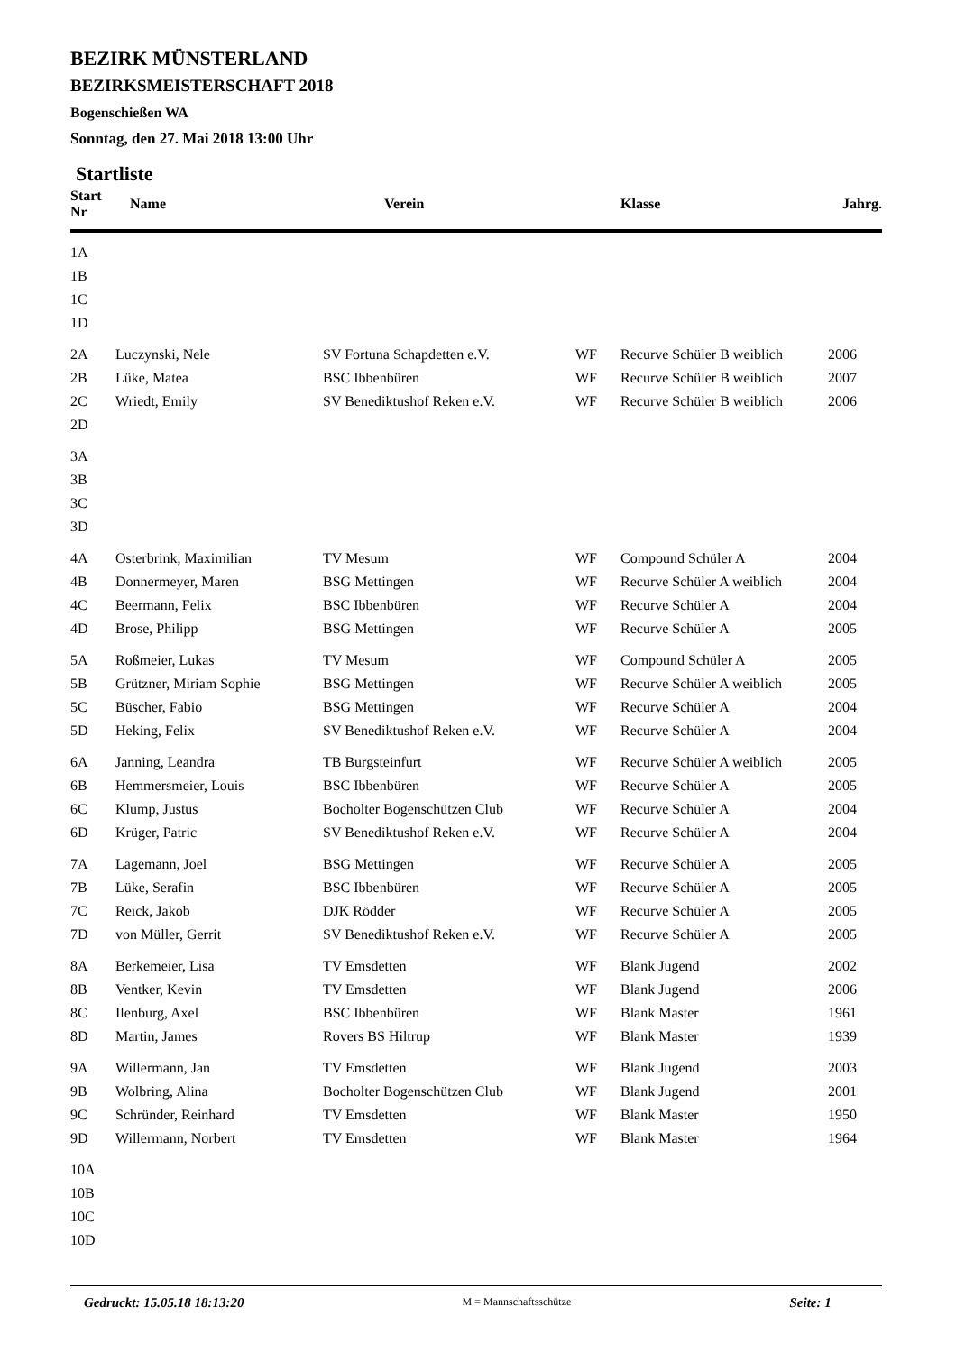BEZIRK MÜNSTERLAND
BEZIRKSMEISTERSCHAFT 2018
Bogenschießen WA
Sonntag, den 27. Mai 2018 13:00 Uhr
Startliste
| Start Nr | Name | Verein | | Klasse | Jahrg. |
| --- | --- | --- | --- | --- | --- |
| 1A | | | | | |
| 1B | | | | | |
| 1C | | | | | |
| 1D | | | | | |
| 2A | Luczynski, Nele | SV Fortuna Schapdetten e.V. | WF | Recurve Schüler B weiblich | 2006 |
| 2B | Lüke, Matea | BSC Ibbenbüren | WF | Recurve Schüler B weiblich | 2007 |
| 2C | Wriedt, Emily | SV Benediktushof Reken e.V. | WF | Recurve Schüler B weiblich | 2006 |
| 2D | | | | | |
| 3A | | | | | |
| 3B | | | | | |
| 3C | | | | | |
| 3D | | | | | |
| 4A | Osterbrink, Maximilian | TV Mesum | WF | Compound Schüler A | 2004 |
| 4B | Donnermeyer, Maren | BSG Mettingen | WF | Recurve Schüler A weiblich | 2004 |
| 4C | Beermann, Felix | BSC Ibbenbüren | WF | Recurve Schüler A | 2004 |
| 4D | Brose, Philipp | BSG Mettingen | WF | Recurve Schüler A | 2005 |
| 5A | Roßmeier, Lukas | TV Mesum | WF | Compound Schüler A | 2005 |
| 5B | Grützner, Miriam Sophie | BSG Mettingen | WF | Recurve Schüler A weiblich | 2005 |
| 5C | Büscher, Fabio | BSG Mettingen | WF | Recurve Schüler A | 2004 |
| 5D | Heking, Felix | SV Benediktushof Reken e.V. | WF | Recurve Schüler A | 2004 |
| 6A | Janning, Leandra | TB Burgsteinfurt | WF | Recurve Schüler A weiblich | 2005 |
| 6B | Hemmersmeier, Louis | BSC Ibbenbüren | WF | Recurve Schüler A | 2005 |
| 6C | Klump, Justus | Bocholter Bogenschützen Club | WF | Recurve Schüler A | 2004 |
| 6D | Krüger, Patric | SV Benediktushof Reken e.V. | WF | Recurve Schüler A | 2004 |
| 7A | Lagemann, Joel | BSG Mettingen | WF | Recurve Schüler A | 2005 |
| 7B | Lüke, Serafin | BSC Ibbenbüren | WF | Recurve Schüler A | 2005 |
| 7C | Reick, Jakob | DJK Rödder | WF | Recurve Schüler A | 2005 |
| 7D | von Müller, Gerrit | SV Benediktushof Reken e.V. | WF | Recurve Schüler A | 2005 |
| 8A | Berkemeier, Lisa | TV Emsdetten | WF | Blank Jugend | 2002 |
| 8B | Ventker, Kevin | TV Emsdetten | WF | Blank Jugend | 2006 |
| 8C | Ilenburg, Axel | BSC Ibbenbüren | WF | Blank Master | 1961 |
| 8D | Martin, James | Rovers BS Hiltrup | WF | Blank Master | 1939 |
| 9A | Willermann, Jan | TV Emsdetten | WF | Blank Jugend | 2003 |
| 9B | Wolbring, Alina | Bocholter Bogenschützen Club | WF | Blank Jugend | 2001 |
| 9C | Schründer, Reinhard | TV Emsdetten | WF | Blank Master | 1950 |
| 9D | Willermann, Norbert | TV Emsdetten | WF | Blank Master | 1964 |
| 10A | | | | | |
| 10B | | | | | |
| 10C | | | | | |
| 10D | | | | | |
Gedruckt: 15.05.18 18:13:20 M = Mannschaftsschütze Seite: 1